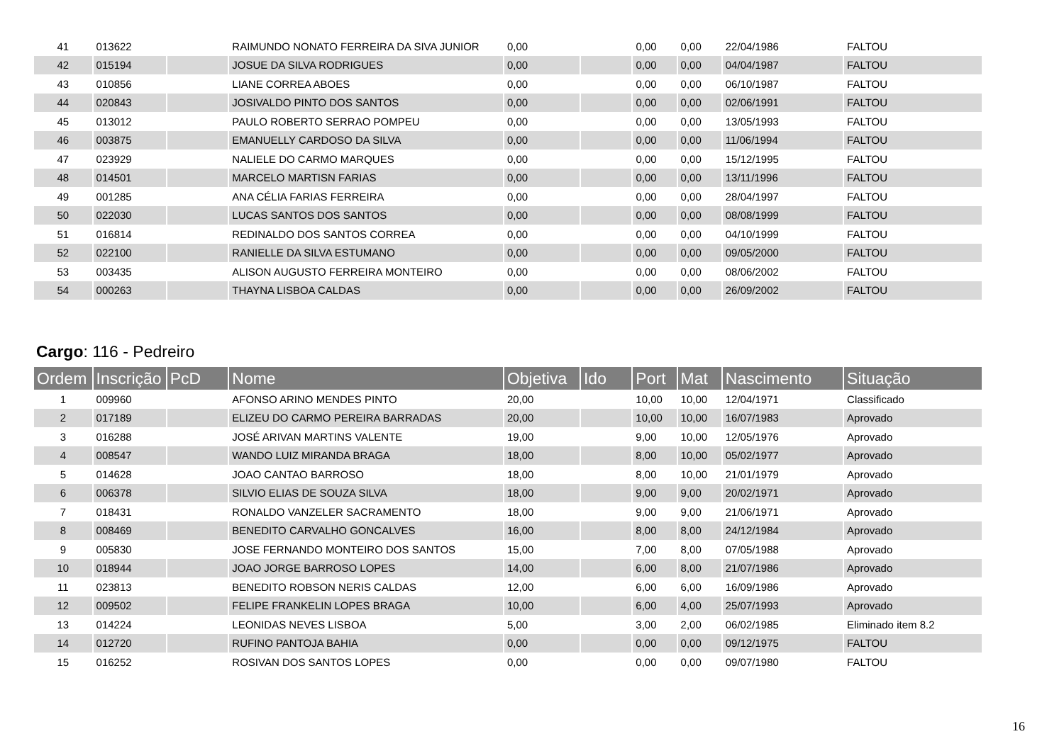| 41 | 013622 | | RAIMUNDO NONATO FERREIRA DA SIVA JUNIOR | 0,00 | | 0,00 | 0,00 | 22/04/1986 | FALTOU |
| 42 | 015194 | | JOSUE DA SILVA RODRIGUES | 0,00 | | 0,00 | 0,00 | 04/04/1987 | FALTOU |
| 43 | 010856 | | LIANE CORREA ABOES | 0,00 | | 0,00 | 0,00 | 06/10/1987 | FALTOU |
| 44 | 020843 | | JOSIVALDO PINTO DOS SANTOS | 0,00 | | 0,00 | 0,00 | 02/06/1991 | FALTOU |
| 45 | 013012 | | PAULO ROBERTO SERRAO POMPEU | 0,00 | | 0,00 | 0,00 | 13/05/1993 | FALTOU |
| 46 | 003875 | | EMANUELLY CARDOSO DA SILVA | 0,00 | | 0,00 | 0,00 | 11/06/1994 | FALTOU |
| 47 | 023929 | | NALIELE DO CARMO MARQUES | 0,00 | | 0,00 | 0,00 | 15/12/1995 | FALTOU |
| 48 | 014501 | | MARCELO MARTISN FARIAS | 0,00 | | 0,00 | 0,00 | 13/11/1996 | FALTOU |
| 49 | 001285 | | ANA CÉLIA FARIAS FERREIRA | 0,00 | | 0,00 | 0,00 | 28/04/1997 | FALTOU |
| 50 | 022030 | | LUCAS SANTOS DOS SANTOS | 0,00 | | 0,00 | 0,00 | 08/08/1999 | FALTOU |
| 51 | 016814 | | REDINALDO DOS SANTOS CORREA | 0,00 | | 0,00 | 0,00 | 04/10/1999 | FALTOU |
| 52 | 022100 | | RANIELLE DA SILVA ESTUMANO | 0,00 | | 0,00 | 0,00 | 09/05/2000 | FALTOU |
| 53 | 003435 | | ALISON AUGUSTO FERREIRA MONTEIRO | 0,00 | | 0,00 | 0,00 | 08/06/2002 | FALTOU |
| 54 | 000263 | | THAYNA LISBOA CALDAS | 0,00 | | 0,00 | 0,00 | 26/09/2002 | FALTOU |
Cargo: 116 - Pedreiro
| Ordem | Inscrição | PcD | Nome | Objetiva | Ido | Port | Mat | Nascimento | Situação |
| --- | --- | --- | --- | --- | --- | --- | --- | --- | --- |
| 1 | 009960 | | AFONSO ARINO MENDES PINTO | 20,00 | | 10,00 | 10,00 | 12/04/1971 | Classificado |
| 2 | 017189 | | ELIZEU DO CARMO PEREIRA BARRADAS | 20,00 | | 10,00 | 10,00 | 16/07/1983 | Aprovado |
| 3 | 016288 | | JOSÉ ARIVAN MARTINS VALENTE | 19,00 | | 9,00 | 10,00 | 12/05/1976 | Aprovado |
| 4 | 008547 | | WANDO LUIZ MIRANDA BRAGA | 18,00 | | 8,00 | 10,00 | 05/02/1977 | Aprovado |
| 5 | 014628 | | JOAO CANTAO BARROSO | 18,00 | | 8,00 | 10,00 | 21/01/1979 | Aprovado |
| 6 | 006378 | | SILVIO ELIAS DE SOUZA SILVA | 18,00 | | 9,00 | 9,00 | 20/02/1971 | Aprovado |
| 7 | 018431 | | RONALDO VANZELER SACRAMENTO | 18,00 | | 9,00 | 9,00 | 21/06/1971 | Aprovado |
| 8 | 008469 | | BENEDITO CARVALHO GONCALVES | 16,00 | | 8,00 | 8,00 | 24/12/1984 | Aprovado |
| 9 | 005830 | | JOSE FERNANDO MONTEIRO DOS SANTOS | 15,00 | | 7,00 | 8,00 | 07/05/1988 | Aprovado |
| 10 | 018944 | | JOAO JORGE BARROSO LOPES | 14,00 | | 6,00 | 8,00 | 21/07/1986 | Aprovado |
| 11 | 023813 | | BENEDITO ROBSON NERIS CALDAS | 12,00 | | 6,00 | 6,00 | 16/09/1986 | Aprovado |
| 12 | 009502 | | FELIPE FRANKELIN LOPES BRAGA | 10,00 | | 6,00 | 4,00 | 25/07/1993 | Aprovado |
| 13 | 014224 | | LEONIDAS NEVES LISBOA | 5,00 | | 3,00 | 2,00 | 06/02/1985 | Eliminado item 8.2 |
| 14 | 012720 | | RUFINO PANTOJA BAHIA | 0,00 | | 0,00 | 0,00 | 09/12/1975 | FALTOU |
| 15 | 016252 | | ROSIVAN DOS SANTOS LOPES | 0,00 | | 0,00 | 0,00 | 09/07/1980 | FALTOU |
16